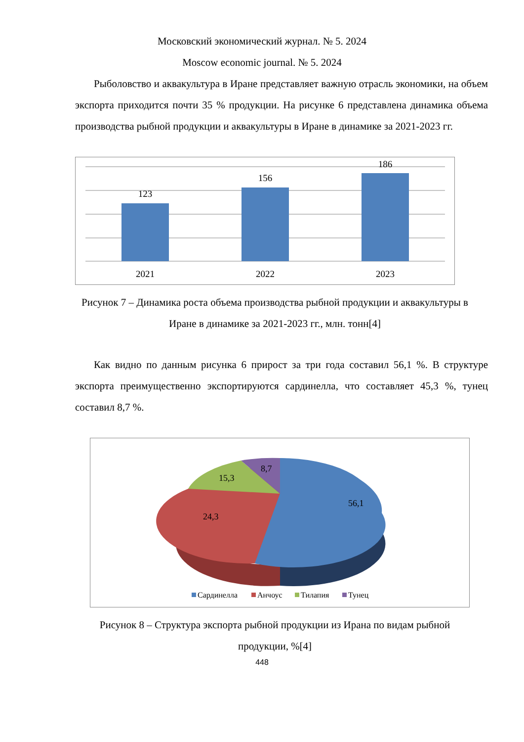Московский экономический журнал. № 5. 2024
Moscow economic journal. № 5. 2024
Рыболовство и аквакультура в Иране представляет важную отрасль экономики, на объем экспорта приходится почти 35 % продукции. На рисунке 6 представлена динамика объема производства рыбной продукции и аквакультуры в Иране в динамике за 2021-2023 гг.
123
156
186
2021
2022
2023
Рисунок 7 – Динамика роста объема производства рыбной продукции и аквакультуры в Иране в динамике за 2021-2023 гг., млн. тонн[4]
Как видно по данным рисунка 6 прирост за три года составил 56,1 %. В структуре экспорта преимущественно экспортируются сардинелла, что составляет 45,3 %, тунец составил 8,7 %.
8,7
15,3
56,1
24,3
Сардинелла
Анчоус
Тилапия
Тунец
Рисунок 8 – Структура экспорта рыбной продукции из Ирана по видам рыбной продукции, %[4]
448